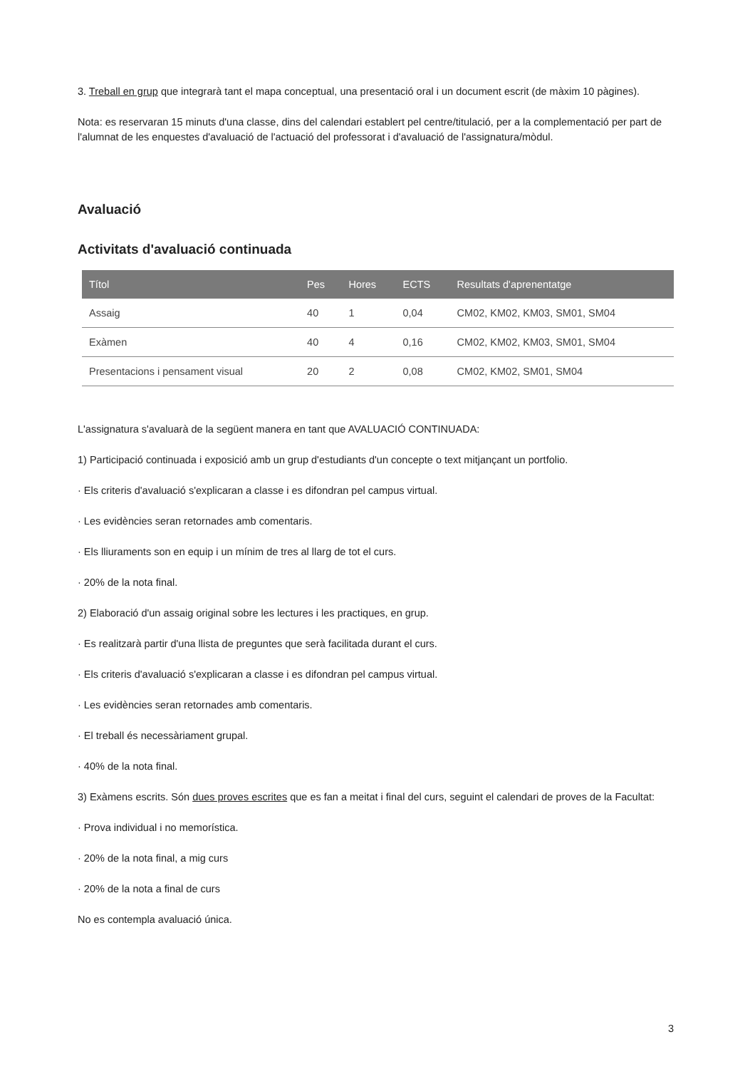3. Treball en grup que integrarà tant el mapa conceptual, una presentació oral i un document escrit (de màxim 10 pàgines).
Nota: es reservaran 15 minuts d'una classe, dins del calendari establert pel centre/titulació, per a la complementació per part de l'alumnat de les enquestes d'avaluació de l'actuació del professorat i d'avaluació de l'assignatura/mòdul.
Avaluació
Activitats d'avaluació continuada
| Títol | Pes | Hores | ECTS | Resultats d'aprenentatge |
| --- | --- | --- | --- | --- |
| Assaig | 40 | 1 | 0,04 | CM02, KM02, KM03, SM01, SM04 |
| Exàmen | 40 | 4 | 0,16 | CM02, KM02, KM03, SM01, SM04 |
| Presentacions i pensament visual | 20 | 2 | 0,08 | CM02, KM02, SM01, SM04 |
L'assignatura s'avaluarà de la següent manera en tant que AVALUACIÓ CONTINUADA:
1) Participació continuada i exposició amb un grup d'estudiants d'un concepte o text mitjançant un portfolio.
· Els criteris d'avaluació s'explicaran a classe i es difondran pel campus virtual.
· Les evidències seran retornades amb comentaris.
· Els lliuraments son en equip i un mínim de tres al llarg de tot el curs.
· 20% de la nota final.
2) Elaboració d'un assaig original sobre les lectures i les practiques, en grup.
· Es realitzarà partir d'una llista de preguntes que serà facilitada durant el curs.
· Els criteris d'avaluació s'explicaran a classe i es difondran pel campus virtual.
· Les evidències seran retornades amb comentaris.
· El treball és necessàriament grupal.
· 40% de la nota final.
3) Exàmens escrits. Són dues proves escrites que es fan a meitat i final del curs, seguint el calendari de proves de la Facultat:
· Prova individual i no memorística.
· 20% de la nota final, a mig curs
· 20% de la nota a final de curs
No es contempla avaluació única.
3